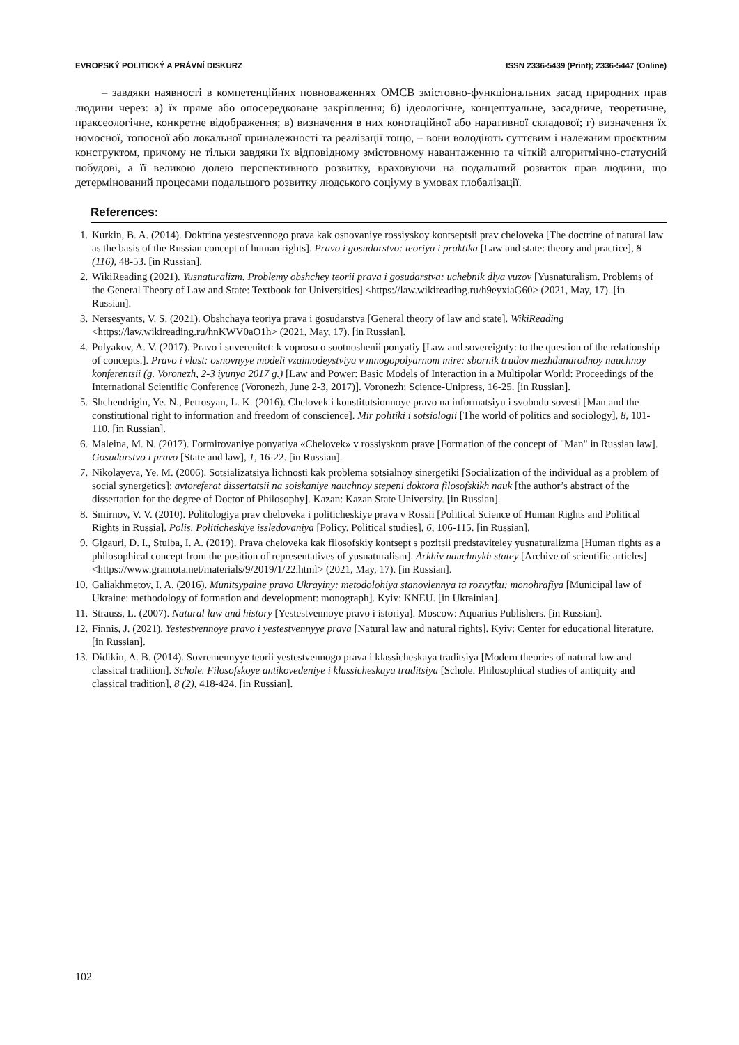EVROPSKÝ POLITICKÝ A PRÁVNÍ DISKURZ ISSN 2336-5439 (Print); 2336-5447 (Online)
– завдяки наявності в компетенційних повноваженнях ОМСВ змістовно-функціональних засад природних прав людини через: а) їх пряме або опосередковане закріплення; б) ідеологічне, концептуальне, засадниче, теоретичне, праксеологічне, конкретне відображення; в) визначення в них конотаційної або наративної складової; г) визначення їх номосної, топосної або локальної приналежності та реалізації тощо, – вони володіють суттєвим і належним проєктним конструктом, причому не тільки завдяки їх відповідному змістовному навантаженню та чіткій алгоритмічно-статусній побудові, а її великою долею перспективного розвитку, враховуючи на подальший розвиток прав людини, що детермінований процесами подальшого розвитку людського соціуму в умовах глобалізації.
References:
1. Kurkin, B. A. (2014). Doktrina yestestvennogo prava kak osnovaniye rossiyskoy kontseptsii prav cheloveka [The doctrine of natural law as the basis of the Russian concept of human rights]. Pravo i gosudarstvo: teoriya i praktika [Law and state: theory and practice], 8 (116), 48-53. [in Russian].
2. WikiReading (2021). Yusnaturalizm. Problemy obshchey teorii prava i gosudarstva: uchebnik dlya vuzov [Yusnaturalism. Problems of the General Theory of Law and State: Textbook for Universities] <https://law.wikireading.ru/h9eyxiaG60> (2021, May, 17). [in Russian].
3. Nersesyants, V. S. (2021). Obshchaya teoriya prava i gosudarstva [General theory of law and state]. WikiReading <https://law.wikireading.ru/hnKWV0aO1h> (2021, May, 17). [in Russian].
4. Polyakov, A. V. (2017). Pravo i suverenitet: k voprosu o sootnoshenii ponyatiy [Law and sovereignty: to the question of the relationship of concepts.]. Pravo i vlast: osnovnyye modeli vzaimodeystviya v mnogopolyarnom mire: sbornik trudov mezhdunarodnoy nauchnoy konferentsii (g. Voronezh, 2-3 iyunya 2017 g.) [Law and Power: Basic Models of Interaction in a Multipolar World: Proceedings of the International Scientific Conference (Voronezh, June 2-3, 2017)]. Voronezh: Science-Unipress, 16-25. [in Russian].
5. Shchendrigin, Ye. N., Petrosyan, L. K. (2016). Chelovek i konstitutsionnoye pravo na informatsiyu i svobodu sovesti [Man and the constitutional right to information and freedom of conscience]. Mir politiki i sotsiologii [The world of politics and sociology], 8, 101-110. [in Russian].
6. Maleina, M. N. (2017). Formirovaniye ponyatiya «Chelovek» v rossiyskom prave [Formation of the concept of "Man" in Russian law]. Gosudarstvo i pravo [State and law], 1, 16-22. [in Russian].
7. Nikolayeva, Ye. M. (2006). Sotsializatsiya lichnosti kak problema sotsialnoy sinergetiki [Socialization of the individual as a problem of social synergetics]: avtoreferat dissertatsii na soiskaniye nauchnoy stepeni doktora filosofskikh nauk [the author’s abstract of the dissertation for the degree of Doctor of Philosophy]. Kazan: Kazan State University. [in Russian].
8. Smirnov, V. V. (2010). Politologiya prav cheloveka i politicheskiye prava v Rossii [Political Science of Human Rights and Political Rights in Russia]. Polis. Politicheskiye issledovaniya [Policy. Political studies], 6, 106-115. [in Russian].
9. Gigauri, D. I., Stulba, I. A. (2019). Prava cheloveka kak filosofskiy kontsept s pozitsii predstaviteley yusnaturalizma [Human rights as a philosophical concept from the position of representatives of yusnaturalism]. Arkhiv nauchnykh statey [Archive of scientific articles] <https://www.gramota.net/materials/9/2019/1/22.html> (2021, May, 17). [in Russian].
10. Galiakhmetov, I. A. (2016). Munitsypalne pravo Ukrayiny: metodolohiya stanovlennya ta rozvytku: monohrafiya [Municipal law of Ukraine: methodology of formation and development: monograph]. Kyiv: KNEU. [in Ukrainian].
11. Strauss, L. (2007). Natural law and history [Yestestvennoye pravo i istoriya]. Moscow: Aquarius Publishers. [in Russian].
12. Finnis, J. (2021). Yestestvennoye pravo i yestestvennyye prava [Natural law and natural rights]. Kyiv: Center for educational literature. [in Russian].
13. Didikin, A. B. (2014). Sovremennyye teorii yestestvennogo prava i klassicheskaya traditsiya [Modern theories of natural law and classical tradition]. Schole. Filosofskoye antikovedeniye i klassicheskaya traditsiya [Schole. Philosophical studies of antiquity and classical tradition], 8 (2), 418-424. [in Russian].
102